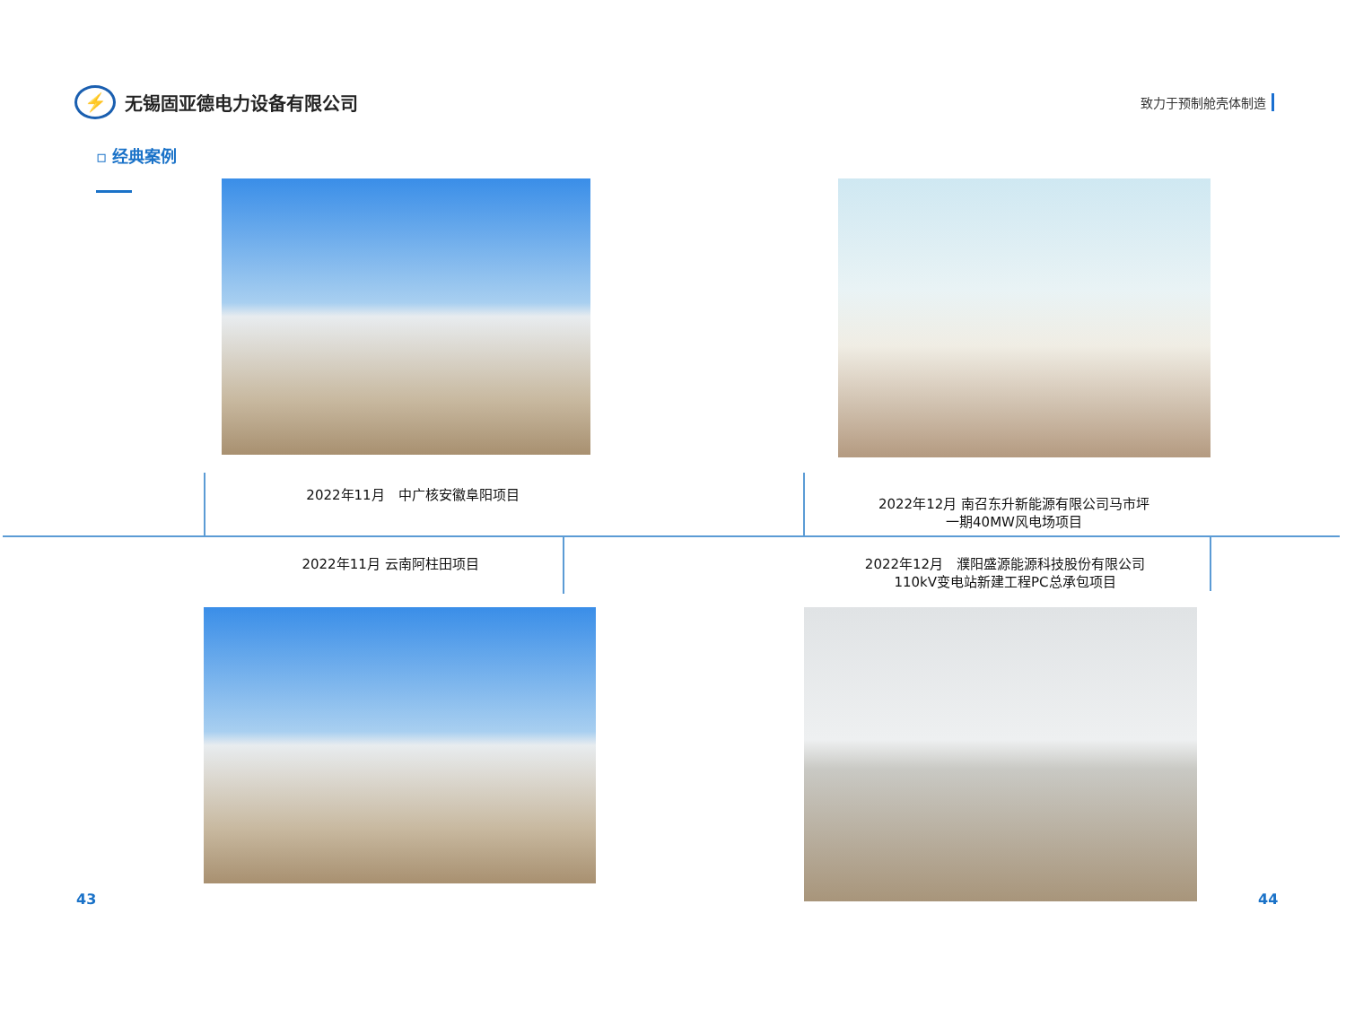⚡
无锡固亚德电力设备有限公司
致力于预制舱壳体制造
▫ 经典案例
2022年11月　中广核安徽阜阳项目
2022年12月 南召东升新能源有限公司马市坪
一期40MW风电场项目
2022年11月 云南阿柱田项目
2022年12月　濮阳盛源能源科技股份有限公司
110kV变电站新建工程PC总承包项目
43 44